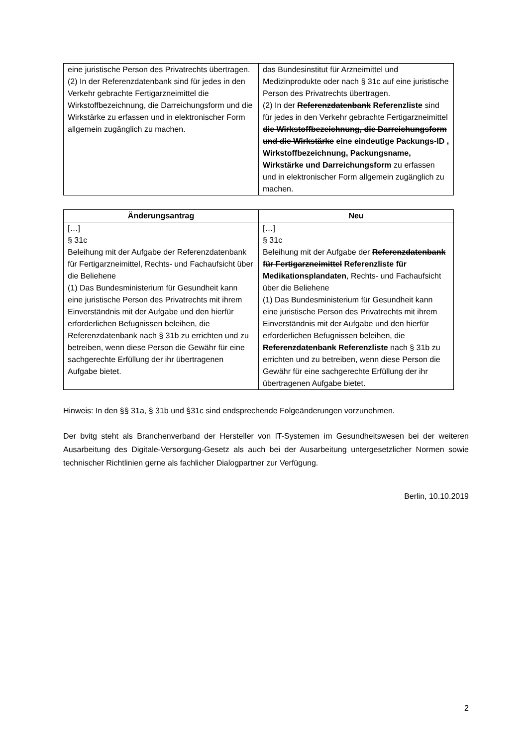| eine juristische Person des Privatrechts übertragen. (2) In der Referenzdatenbank sind für jedes in den Verkehr gebrachte Fertigarzneimittel die Wirkstoffbezeichnung, die Darreichungsform und die Wirkstärke zu erfassen und in elektronischer Form allgemein zugänglich zu machen. | das Bundesinstitut für Arzneimittel und Medizinprodukte oder nach § 31c auf eine juristische Person des Privatrechts übertragen. (2) In der Referenzdatenbank Referenzliste sind für jedes in den Verkehr gebrachte Fertigarzneimittel die Wirkstoffbezeichnung, die Darreichungsform und die Wirkstärke eine eindeutige Packungs-ID , Wirkstoffbezeichnung, Packungsname, Wirkstärke und Darreichungsform zu erfassen und in elektronischer Form allgemein zugänglich zu machen. |
| Änderungsantrag | Neu |
| --- | --- |
| […] § 31c Beleihung mit der Aufgabe der Referenzdatenbank für Fertigarzneimittel, Rechts- und Fachaufsicht über die Beliehene (1) Das Bundesministerium für Gesundheit kann eine juristische Person des Privatrechts mit ihrem Einverständnis mit der Aufgabe und den hierfür erforderlichen Befugnissen beleihen, die Referenzdatenbank nach § 31b zu errichten und zu betreiben, wenn diese Person die Gewähr für eine sachgerechte Erfüllung der ihr übertragenen Aufgabe bietet. | […] § 31c Beleihung mit der Aufgabe der Referenzdatenbank für Fertigarzneimittel Referenzliste für Medikationsplandaten , Rechts- und Fachaufsicht über die Beliehene (1) Das Bundesministerium für Gesundheit kann eine juristische Person des Privatrechts mit ihrem Einverständnis mit der Aufgabe und den hierfür erforderlichen Befugnissen beleihen, die Referenzdatenbank Referenzliste nach § 31b zu errichten und zu betreiben, wenn diese Person die Gewähr für eine sachgerechte Erfüllung der ihr übertragenen Aufgabe bietet. |
Hinweis: In den §§ 31a, § 31b und §31c sind endsprechende Folgeänderungen vorzunehmen.
Der bvitg steht als Branchenverband der Hersteller von IT-Systemen im Gesundheitswesen bei der weiteren Ausarbeitung des Digitale-Versorgung-Gesetz als auch bei der Ausarbeitung untergesetzlicher Normen sowie technischer Richtlinien gerne als fachlicher Dialogpartner zur Verfügung.
Berlin, 10.10.2019
2